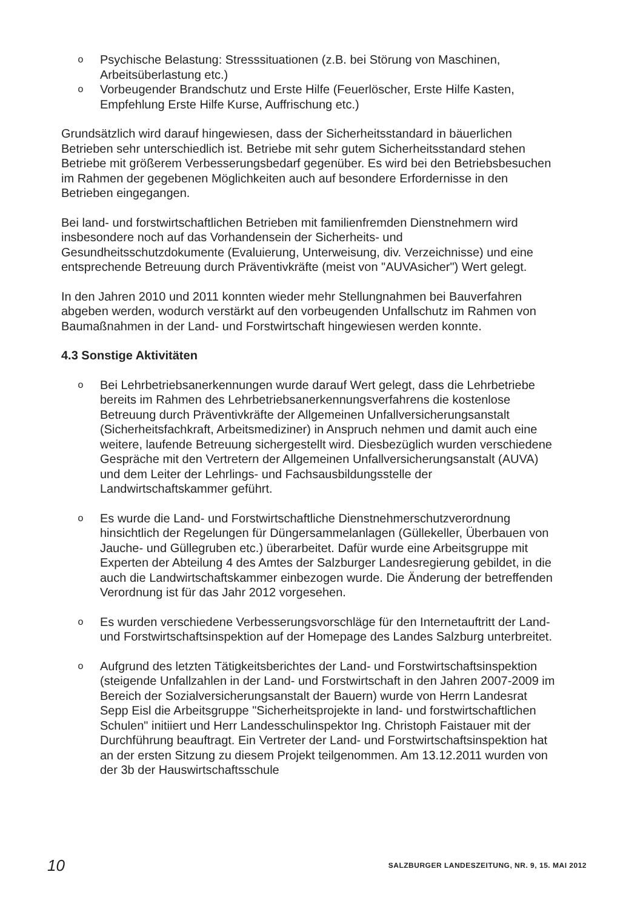o Psychische Belastung: Stresssituationen (z.B. bei Störung von Maschinen, Arbeitsüberlastung etc.)
o Vorbeugender Brandschutz und Erste Hilfe (Feuerlöscher, Erste Hilfe Kasten, Empfehlung Erste Hilfe Kurse, Auffrischung etc.)
Grundsätzlich wird darauf hingewiesen, dass der Sicherheitsstandard in bäuerlichen Betrieben sehr unterschiedlich ist. Betriebe mit sehr gutem Sicherheitsstandard stehen Betriebe mit größerem Verbesserungsbedarf gegenüber. Es wird bei den Betriebsbesuchen im Rahmen der gegebenen Möglichkeiten auch auf besondere Erfordernisse in den Betrieben eingegangen.
Bei land- und forstwirtschaftlichen Betrieben mit familienfremden Dienstnehmern wird insbesondere noch auf das Vorhandensein der Sicherheits- und Gesundheitsschutzdokumente (Evaluierung, Unterweisung, div. Verzeichnisse) und eine entsprechende Betreuung durch Präventivkräfte (meist von "AUVAsicher") Wert gelegt.
In den Jahren 2010 und 2011 konnten wieder mehr Stellungnahmen bei Bauverfahren abgeben werden, wodurch verstärkt auf den vorbeugenden Unfallschutz im Rahmen von Baumaßnahmen in der Land- und Forstwirtschaft hingewiesen werden konnte.
4.3 Sonstige Aktivitäten
o Bei Lehrbetriebsanerkennungen wurde darauf Wert gelegt, dass die Lehrbetriebe bereits im Rahmen des Lehrbetriebsanerkennungsverfahrens die kostenlose Betreuung durch Präventivkräfte der Allgemeinen Unfallversicherungsanstalt (Sicherheitsfachkraft, Arbeitsmediziner) in Anspruch nehmen und damit auch eine weitere, laufende Betreuung sichergestellt wird. Diesbezüglich wurden verschiedene Gespräche mit den Vertretern der Allgemeinen Unfallversicherungsanstalt (AUVA) und dem Leiter der Lehrlings- und Fachsausbildungsstelle der Landwirtschaftskammer geführt.
o Es wurde die Land- und Forstwirtschaftliche Dienstnehmerschutzverordnung hinsichtlich der Regelungen für Düngersammelanlagen (Güllekeller, Überbauen von Jauche- und Güllegruben etc.) überarbeitet. Dafür wurde eine Arbeitsgruppe mit Experten der Abteilung 4 des Amtes der Salzburger Landesregierung gebildet, in die auch die Landwirtschaftskammer einbezogen wurde. Die Änderung der betreffenden Verordnung ist für das Jahr 2012 vorgesehen.
o Es wurden verschiedene Verbesserungsvorschläge für den Internetauftritt der Land- und Forstwirtschaftsinspektion auf der Homepage des Landes Salzburg unterbreitet.
o Aufgrund des letzten Tätigkeitsberichtes der Land- und Forstwirtschaftsinspektion (steigende Unfallzahlen in der Land- und Forstwirtschaft in den Jahren 2007-2009 im Bereich der Sozialversicherungsanstalt der Bauern) wurde von Herrn Landesrat Sepp Eisl die Arbeitsgruppe "Sicherheitsprojekte in land- und forstwirtschaftlichen Schulen" initiiert und Herr Landesschulinspektor Ing. Christoph Faistauer mit der Durchführung beauftragt. Ein Vertreter der Land- und Forstwirtschaftsinspektion hat an der ersten Sitzung zu diesem Projekt teilgenommen. Am 13.12.2011 wurden von der 3b der Hauswirtschaftsschule
10 SALZBURGER LANDESZEITUNG, NR. 9, 15. MAI 2012